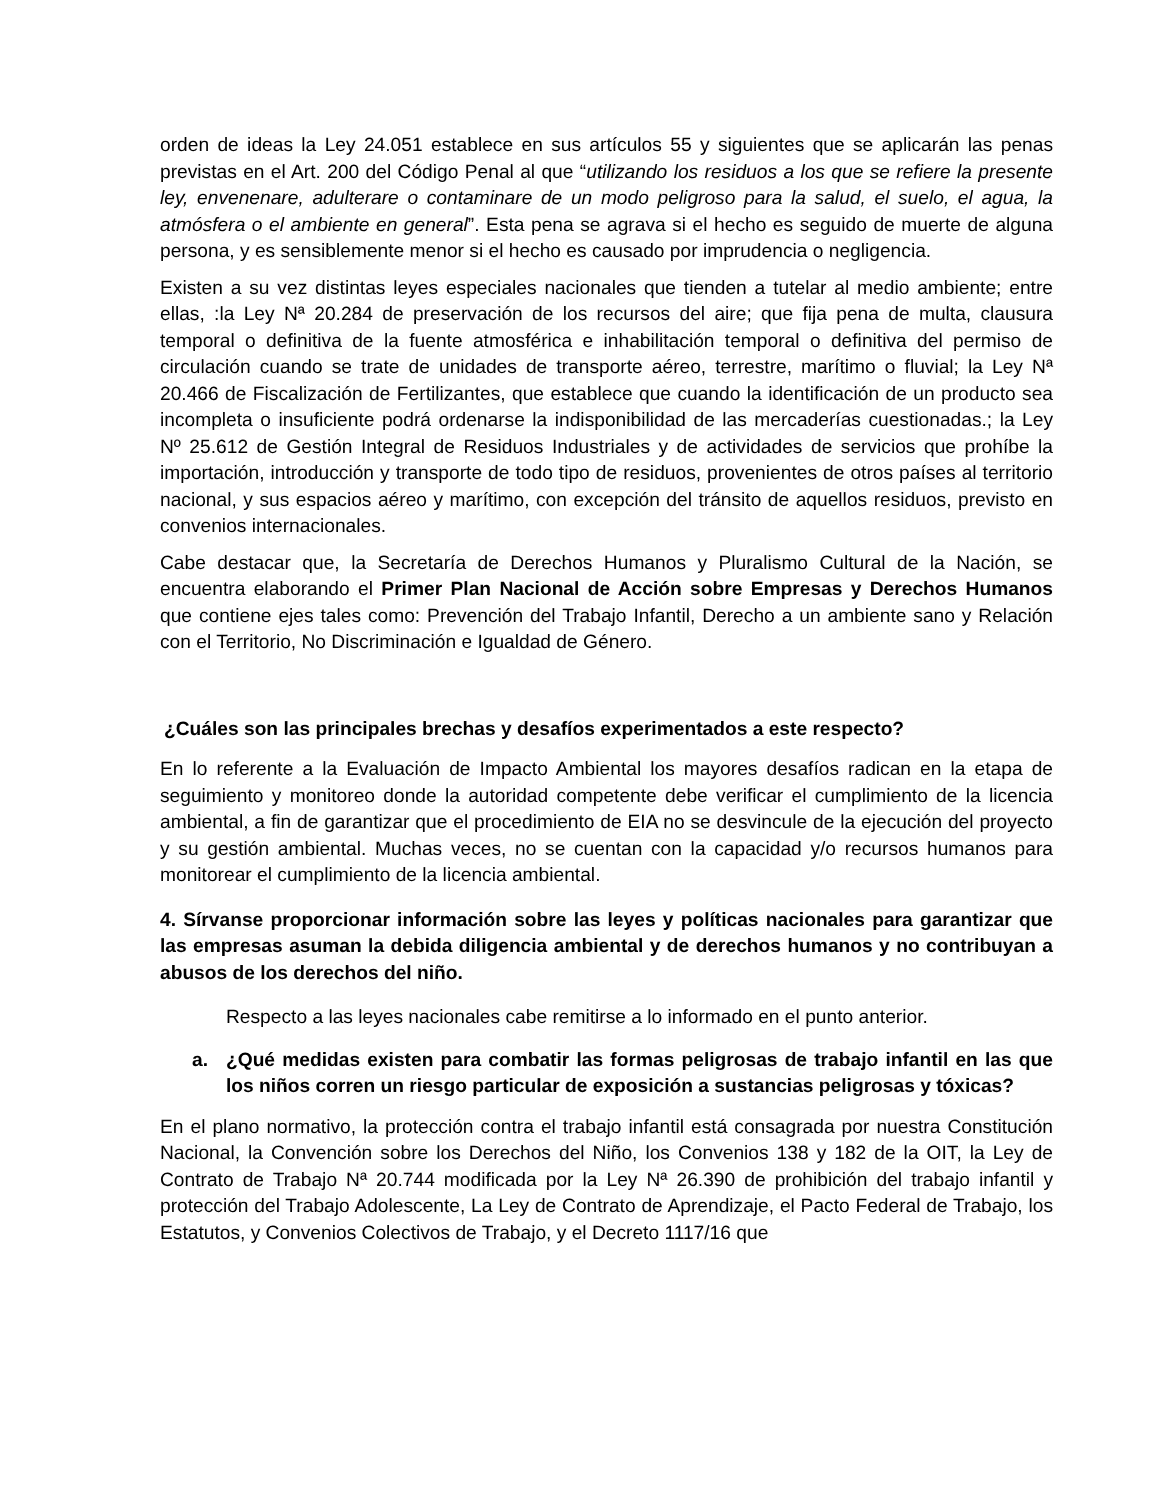orden de ideas la Ley 24.051 establece en sus artículos 55 y siguientes que se aplicarán las penas previstas en el Art. 200 del Código Penal al que “utilizando los residuos a los que se refiere la presente ley, envenenare, adulterare o contaminare de un modo peligroso para la salud, el suelo, el agua, la atmósfera o el ambiente en general”. Esta pena se agrava si el hecho es seguido de muerte de alguna persona, y es sensiblemente menor si el hecho es causado por imprudencia o negligencia.
Existen a su vez distintas leyes especiales nacionales que tienden a tutelar al medio ambiente; entre ellas, :la Ley Nª 20.284 de preservación de los recursos del aire; que fija pena de multa, clausura temporal o definitiva de la fuente atmosférica e inhabilitación temporal o definitiva del permiso de circulación cuando se trate de unidades de transporte aéreo, terrestre, marítimo o fluvial; la Ley Nª 20.466 de Fiscalización de Fertilizantes, que establece que cuando la identificación de un producto sea incompleta o insuficiente podrá ordenarse la indisponibilidad de las mercaderías cuestionadas.; la Ley Nº 25.612 de Gestión Integral de Residuos Industriales y de actividades de servicios que prohíbe la importación, introducción y transporte de todo tipo de residuos, provenientes de otros países al territorio nacional, y sus espacios aéreo y marítimo, con excepción del tránsito de aquellos residuos, previsto en convenios internacionales.
Cabe destacar que, la Secretaría de Derechos Humanos y Pluralismo Cultural de la Nación, se encuentra elaborando el Primer Plan Nacional de Acción sobre Empresas y Derechos Humanos que contiene ejes tales como: Prevención del Trabajo Infantil, Derecho a un ambiente sano y Relación con el Territorio, No Discriminación e Igualdad de Género.
¿Cuáles son las principales brechas y desafíos experimentados a este respecto?
En lo referente a la Evaluación de Impacto Ambiental los mayores desafíos radican en la etapa de seguimiento y monitoreo donde la autoridad competente debe verificar el cumplimiento de la licencia ambiental, a fin de garantizar que el procedimiento de EIA no se desvincule de la ejecución del proyecto y su gestión ambiental. Muchas veces, no se cuentan con la capacidad y/o recursos humanos para monitorear el cumplimiento de la licencia ambiental.
4. Sírvanse proporcionar información sobre las leyes y políticas nacionales para garantizar que las empresas asuman la debida diligencia ambiental y de derechos humanos y no contribuyan a abusos de los derechos del niño.
Respecto a las leyes nacionales cabe remitirse a lo informado en el punto anterior.
a. ¿Qué medidas existen para combatir las formas peligrosas de trabajo infantil en las que los niños corren un riesgo particular de exposición a sustancias peligrosas y tóxicas?
En el plano normativo, la protección contra el trabajo infantil está consagrada por nuestra Constitución Nacional, la Convención sobre los Derechos del Niño, los Convenios 138 y 182 de la OIT, la Ley de Contrato de Trabajo Nª 20.744 modificada por la Ley Nª 26.390 de prohibición del trabajo infantil y protección del Trabajo Adolescente, La Ley de Contrato de Aprendizaje, el Pacto Federal de Trabajo, los Estatutos, y Convenios Colectivos de Trabajo, y el Decreto 1117/16 que